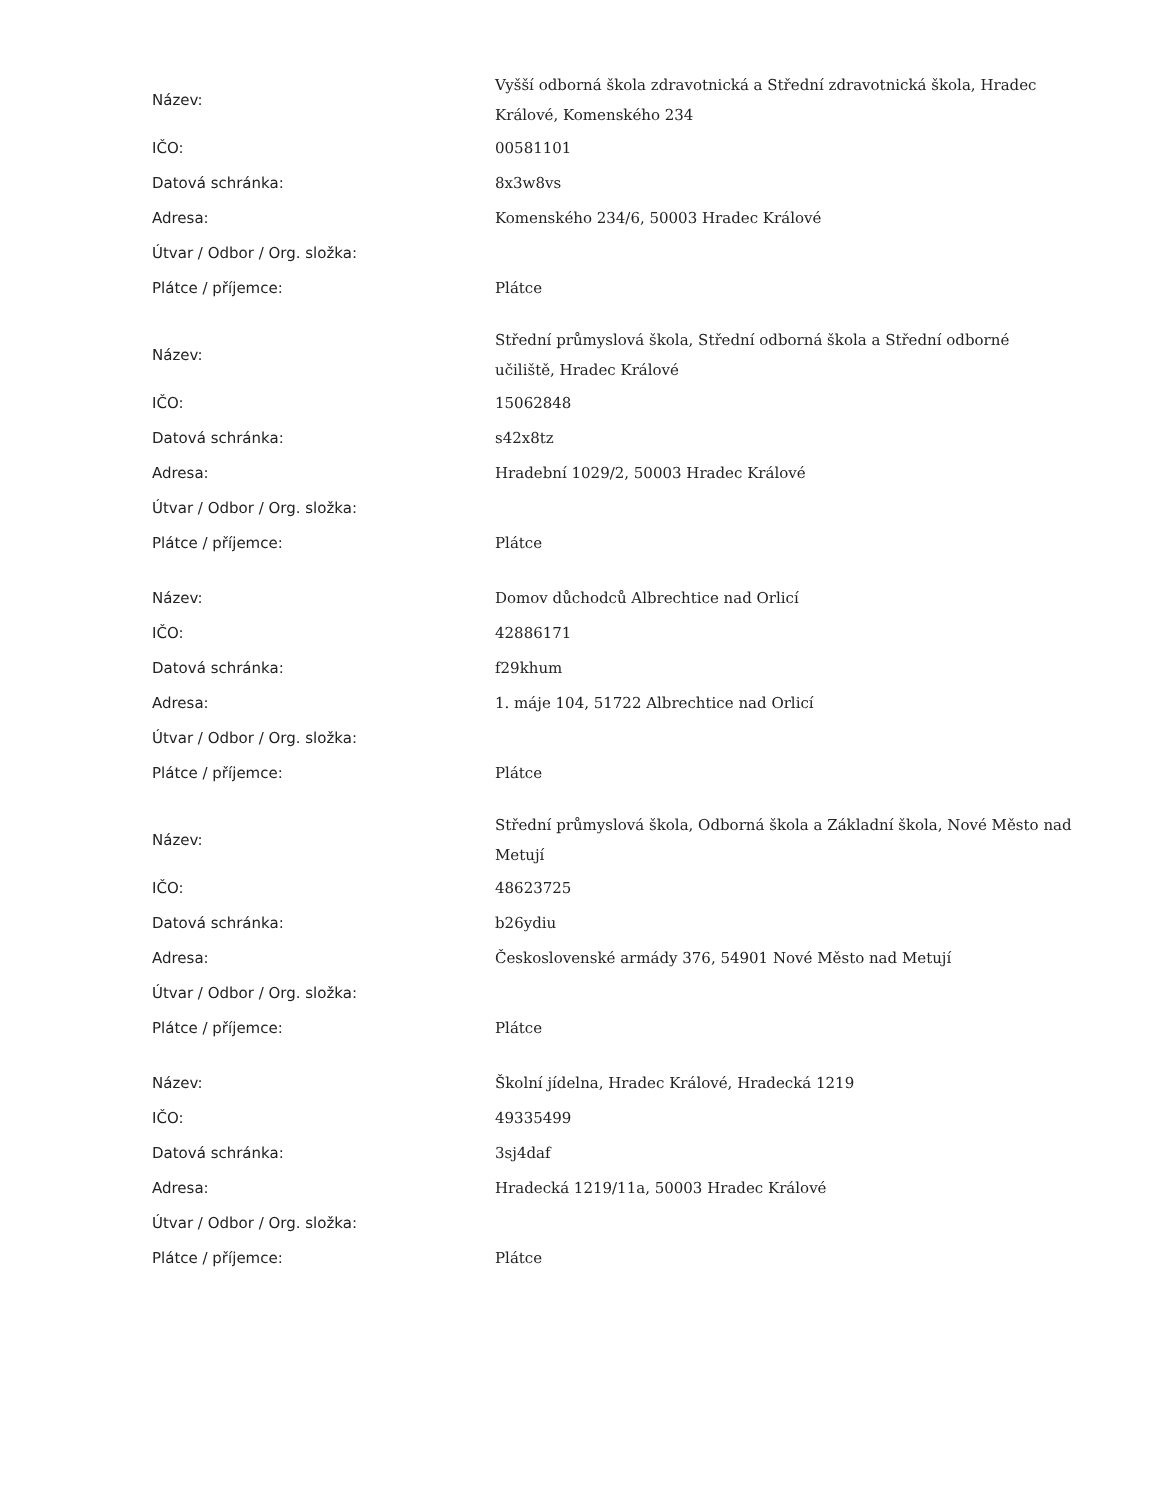| Název: | Vyšší odborná škola zdravotnická a Střední zdravotnická škola, Hradec Králové, Komenského 234 |
| IČO: | 00581101 |
| Datová schránka: | 8x3w8vs |
| Adresa: | Komenského 234/6, 50003 Hradec Králové |
| Útvar / Odbor / Org. složka: | |
| Plátce / příjemce: | Plátce |
| Název: | Střední průmyslová škola, Střední odborná škola a Střední odborné učiliště, Hradec Králové |
| IČO: | 15062848 |
| Datová schránka: | s42x8tz |
| Adresa: | Hradební 1029/2, 50003 Hradec Králové |
| Útvar / Odbor / Org. složka: | |
| Plátce / příjemce: | Plátce |
| Název: | Domov důchodců Albrechtice nad Orlicí |
| IČO: | 42886171 |
| Datová schránka: | f29khum |
| Adresa: | 1. máje 104, 51722 Albrechtice nad Orlicí |
| Útvar / Odbor / Org. složka: | |
| Plátce / příjemce: | Plátce |
| Název: | Střední průmyslová škola, Odborná škola a Základní škola, Nové Město nad Metují |
| IČO: | 48623725 |
| Datová schránka: | b26ydiu |
| Adresa: | Československé armády 376, 54901 Nové Město nad Metují |
| Útvar / Odbor / Org. složka: | |
| Plátce / příjemce: | Plátce |
| Název: | Školní jídelna, Hradec Králové, Hradecká 1219 |
| IČO: | 49335499 |
| Datová schránka: | 3sj4daf |
| Adresa: | Hradecká 1219/11a, 50003 Hradec Králové |
| Útvar / Odbor / Org. složka: | |
| Plátce / příjemce: | Plátce |